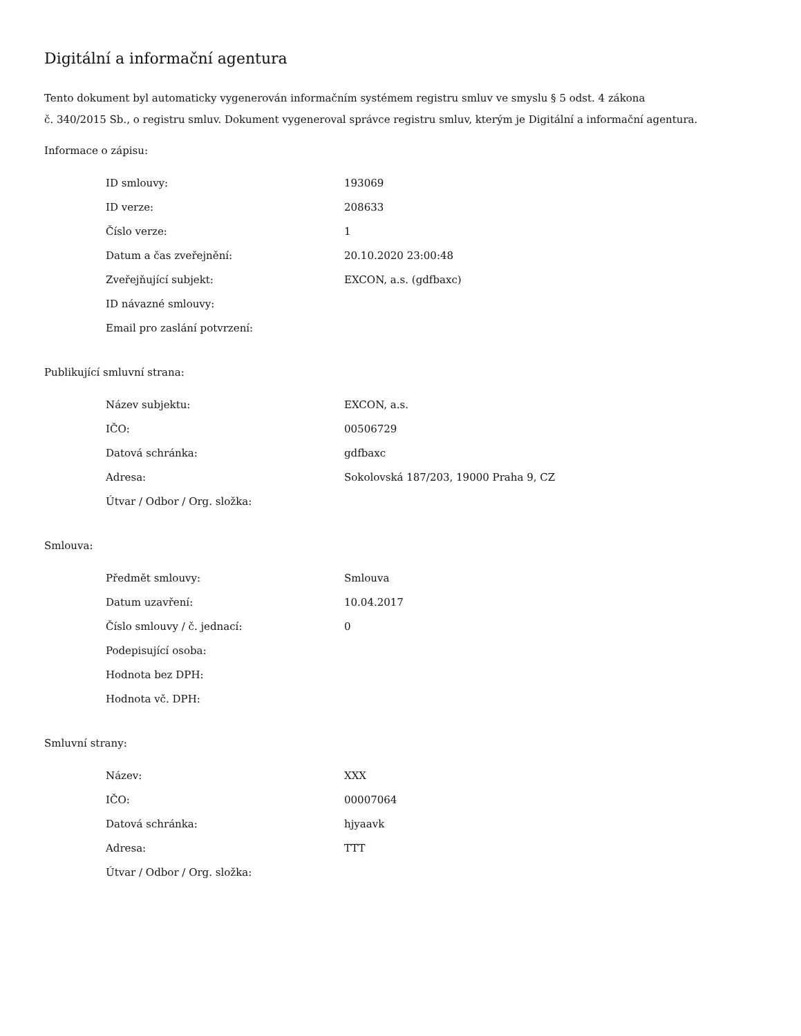Digitální a informační agentura
Tento dokument byl automaticky vygenerován informačním systémem registru smluv ve smyslu § 5 odst. 4 zákona
č. 340/2015 Sb., o registru smluv. Dokument vygeneroval správce registru smluv, kterým je Digitální a informační agentura.
Informace o zápisu:
| ID smlouvy: | 193069 |
| ID verze: | 208633 |
| Číslo verze: | 1 |
| Datum a čas zveřejnění: | 20.10.2020 23:00:48 |
| Zveřejňující subjekt: | EXCON, a.s. (gdfbaxc) |
| ID návazné smlouvy: | |
| Email pro zaslání potvrzení: | |
Publikující smluvní strana:
| Název subjektu: | EXCON, a.s. |
| IČO: | 00506729 |
| Datová schránka: | gdfbaxc |
| Adresa: | Sokolovská 187/203, 19000 Praha 9, CZ |
| Útvar / Odbor / Org. složka: | |
Smlouva:
| Předmět smlouvy: | Smlouva |
| Datum uzavření: | 10.04.2017 |
| Číslo smlouvy / č. jednací: | 0 |
| Podepisující osoba: | |
| Hodnota bez DPH: | |
| Hodnota vč. DPH: | |
Smluvní strany:
| Název: | XXX |
| IČO: | 00007064 |
| Datová schránka: | hjyaavk |
| Adresa: | TTT |
| Útvar / Odbor / Org. složka: | |